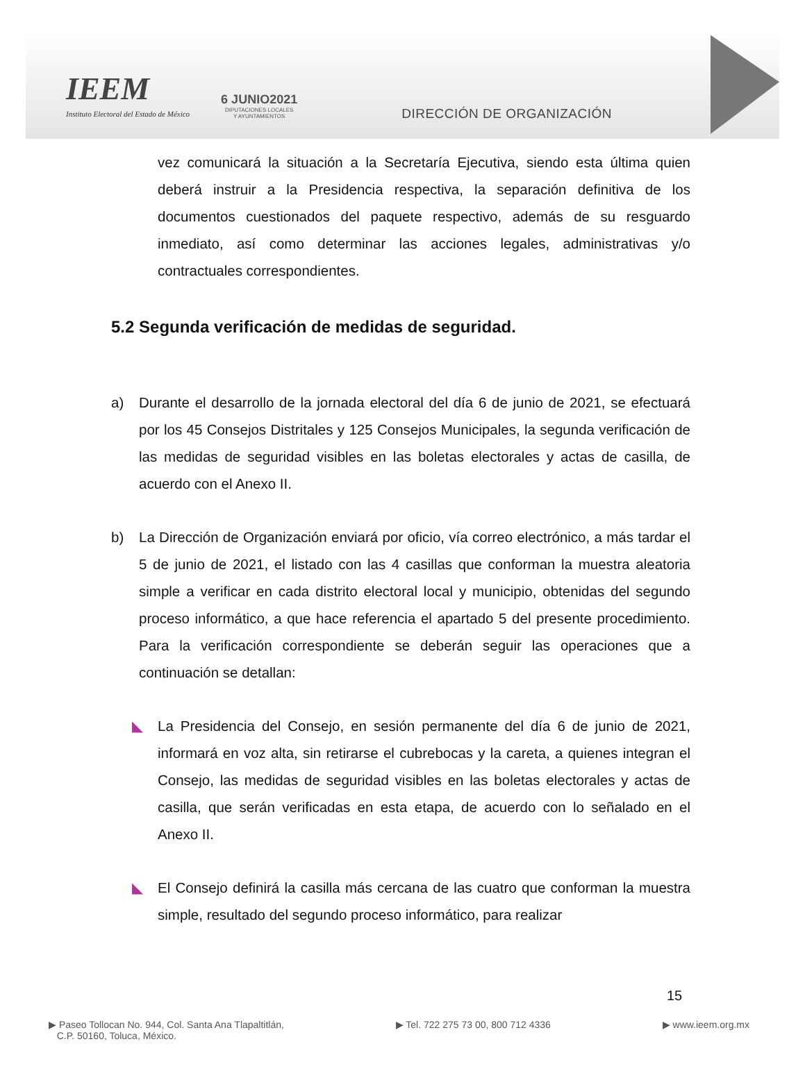IEEM
Instituto Electoral del Estado de México
6 JUNIO2021
DIPUTACIONES LOCALES
Y AYUNTAMIENTOS
DIRECCIÓN DE ORGANIZACIÓN
vez comunicará la situación a la Secretaría Ejecutiva, siendo esta última quien deberá instruir a la Presidencia respectiva, la separación definitiva de los documentos cuestionados del paquete respectivo, además de su resguardo inmediato, así como determinar las acciones legales, administrativas y/o contractuales correspondientes.
5.2 Segunda verificación de medidas de seguridad.
a) Durante el desarrollo de la jornada electoral del día 6 de junio de 2021, se efectuará por los 45 Consejos Distritales y 125 Consejos Municipales, la segunda verificación de las medidas de seguridad visibles en las boletas electorales y actas de casilla, de acuerdo con el Anexo II.
b) La Dirección de Organización enviará por oficio, vía correo electrónico, a más tardar el 5 de junio de 2021, el listado con las 4 casillas que conforman la muestra aleatoria simple a verificar en cada distrito electoral local y municipio, obtenidas del segundo proceso informático, a que hace referencia el apartado 5 del presente procedimiento. Para la verificación correspondiente se deberán seguir las operaciones que a continuación se detallan:
◣ La Presidencia del Consejo, en sesión permanente del día 6 de junio de 2021, informará en voz alta, sin retirarse el cubrebocas y la careta, a quienes integran el Consejo, las medidas de seguridad visibles en las boletas electorales y actas de casilla, que serán verificadas en esta etapa, de acuerdo con lo señalado en el Anexo II.
◣ El Consejo definirá la casilla más cercana de las cuatro que conforman la muestra simple, resultado del segundo proceso informático, para realizar
15
▶ Paseo Tollocan No. 944, Col. Santa Ana Tlapaltitlán,
C.P. 50160, Toluca, México.
▶ Tel. 722 275 73 00, 800 712 4336
▶ www.ieem.org.mx